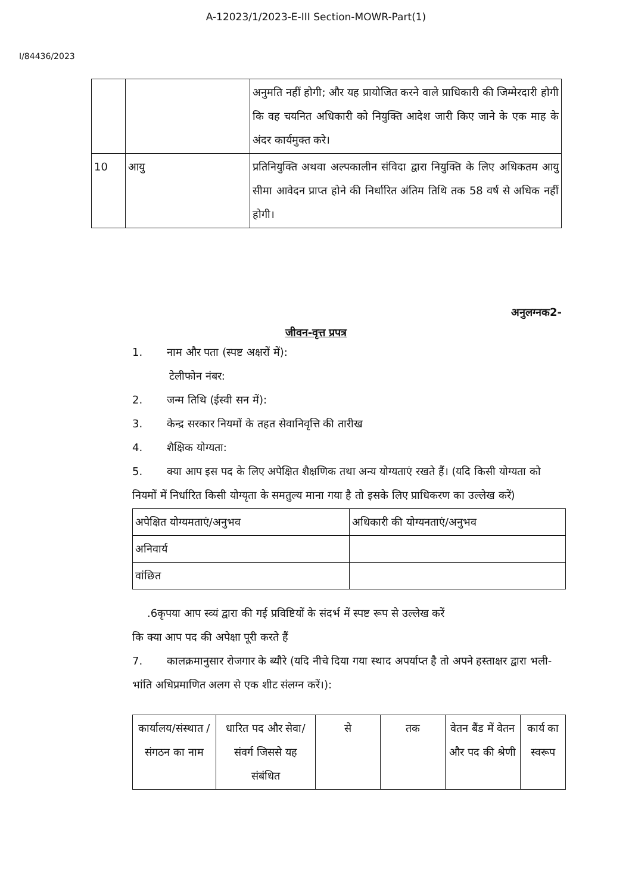A-12023/1/2023-E-III Section-MOWR-Part(1)
I/84436/2023
| | | अनुमति नहीं होगी; और यह प्रायोजित करने वाले प्राधिकारी की जिम्मेरदारी होगी कि वह चयनित अधिकारी को नियुक्ति आदेश जारी किए जाने के एक माह के अंदर कार्यमुक्त करे। |
| 10 | आयु | प्रतिनियुक्ति अथवा अल्पकालीन संविदा द्वारा नियुक्ति के लिए अधिकतम आयु सीमा आवेदन प्राप्त होने की निर्धारित अंतिम तिथि तक 58 वर्ष से अधिक नहीं होगी। |
अनुलग्नक2-
जीवन-वृत्त प्रपत्र
1. नाम और पता (स्पष्ट अक्षरों में):
टेलीफोन नंबर:
2. जन्म तिथि (ईस्वी सन में):
3. केन्द्र सरकार नियमों के तहत सेवानिवृत्ति की तारीख
4. शैक्षिक योग्यता:
5. क्या आप इस पद के लिए अपेक्षित शैक्षणिक तथा अन्य योग्यताएं रखते हैं। (यदि किसी योग्यता को नियमों में निर्धारित किसी योग्यृता के समतुल्य माना गया है तो इसके लिए प्राधिकरण का उल्लेख करें)
| अपेक्षित योग्यमताएं/अनुभव | अधिकारी की योग्यनताएं/अनुभव |
| अनिवार्य | |
| वांछित | |
.6कृपया आप स्व्यं द्वारा की गई प्रविष्टियों के संदर्भ में स्पष्ट रूप से उल्लेख करें
कि क्या आप पद की अपेक्षा पूरी करते हैं
7. कालक्रमानुसार रोजगार के ब्यौरे (यदि नीचे दिया गया स्थाद अपर्याप्त है तो अपने हस्ताक्षर द्वारा भली-भांति अधिप्रमाणित अलग से एक शीट संलग्न करें।):
| कार्यालय/संस्थात /संगठन का नाम | धारित पद और सेवा/ संवर्ग जिससे यह संबंधित | से | तक | वेतन बैंड में वेतन और पद की श्रेणी | कार्य का स्वरूप |